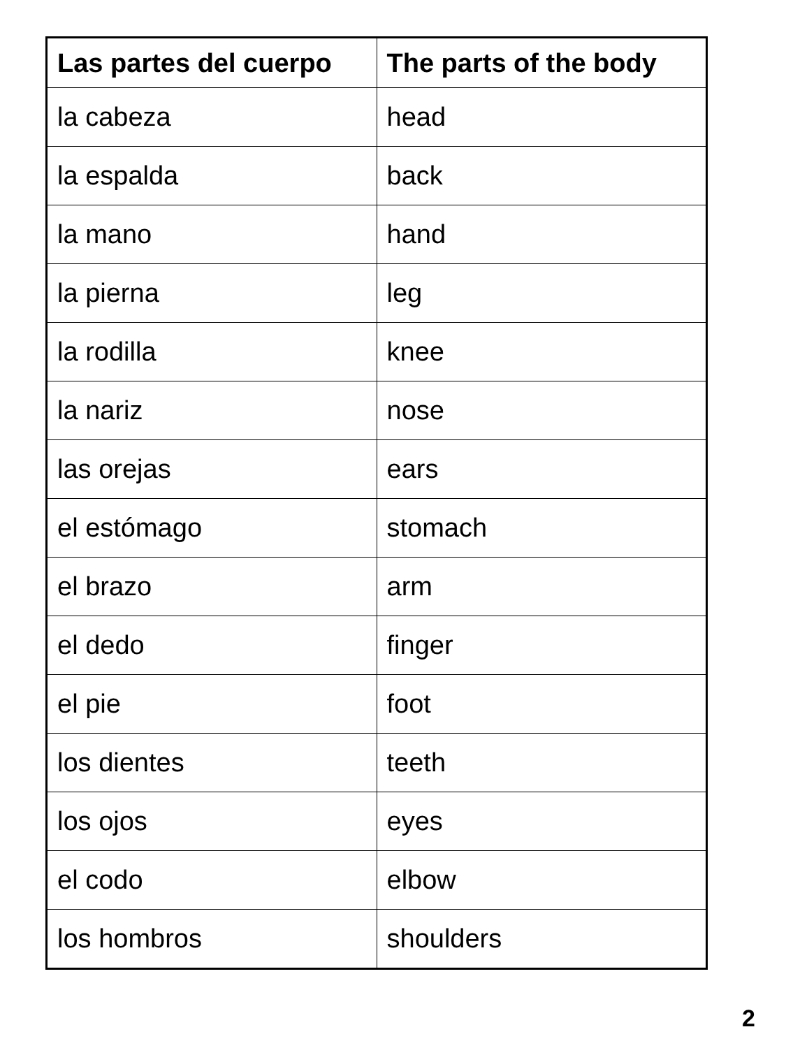| Las partes del cuerpo | The parts of the body |
| --- | --- |
| la cabeza | head |
| la espalda | back |
| la mano | hand |
| la pierna | leg |
| la rodilla | knee |
| la nariz | nose |
| las orejas | ears |
| el estómago | stomach |
| el brazo | arm |
| el dedo | finger |
| el pie | foot |
| los dientes | teeth |
| los ojos | eyes |
| el codo | elbow |
| los hombros | shoulders |
2